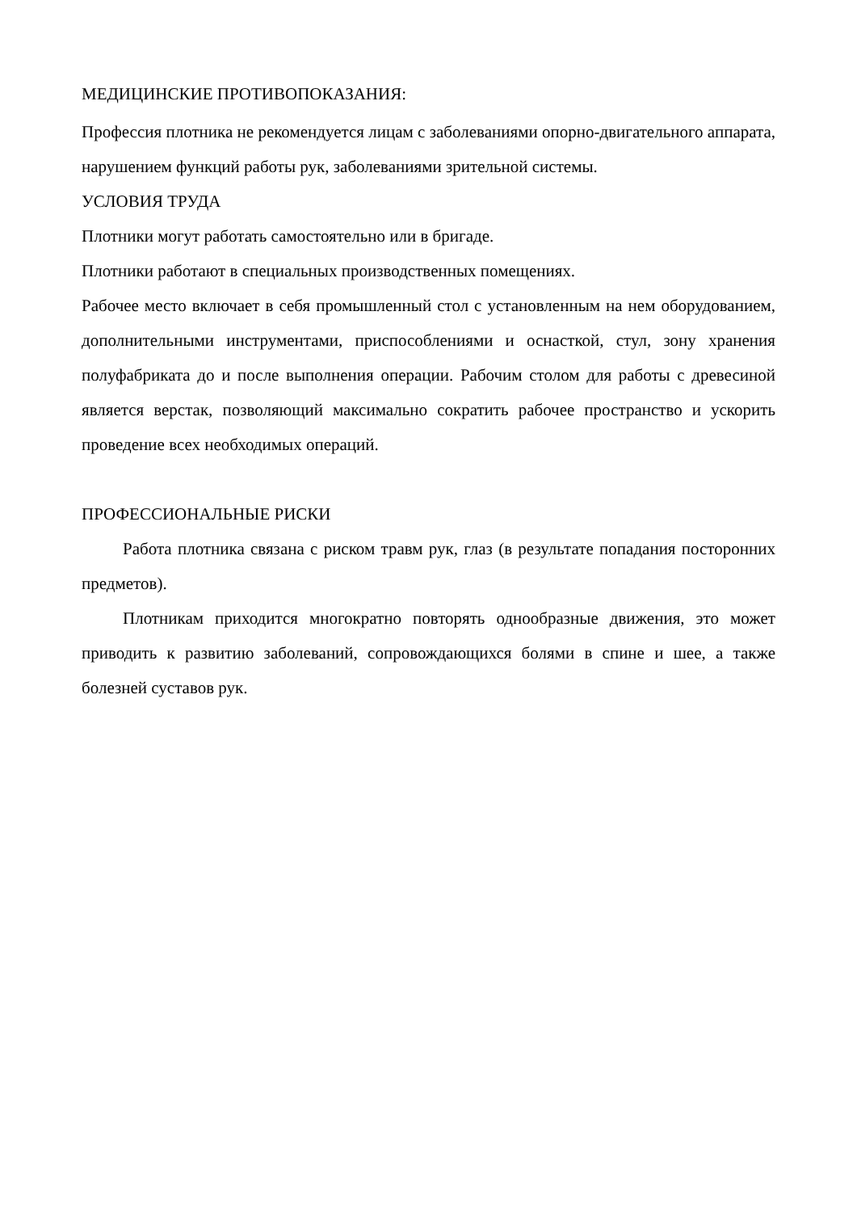МЕДИЦИНСКИЕ ПРОТИВОПОКАЗАНИЯ:
Профессия плотника не рекомендуется лицам с заболеваниями опорно-двигательного аппарата, нарушением функций работы рук, заболеваниями зрительной системы.
УСЛОВИЯ ТРУДА
Плотники могут работать самостоятельно или в бригаде.
Плотники работают в специальных производственных помещениях.
Рабочее место включает в себя промышленный стол с установленным на нем оборудованием, дополнительными инструментами, приспособлениями и оснасткой, стул, зону хранения полуфабриката до и после выполнения операции. Рабочим столом для работы с древесиной является верстак, позволяющий максимально сократить рабочее пространство и ускорить проведение всех необходимых операций.
ПРОФЕССИОНАЛЬНЫЕ РИСКИ
Работа плотника связана с риском травм рук, глаз (в результате попадания посторонних предметов).
Плотникам приходится многократно повторять однообразные движения, это может приводить к развитию заболеваний, сопровождающихся болями в спине и шее, а также болезней суставов рук.